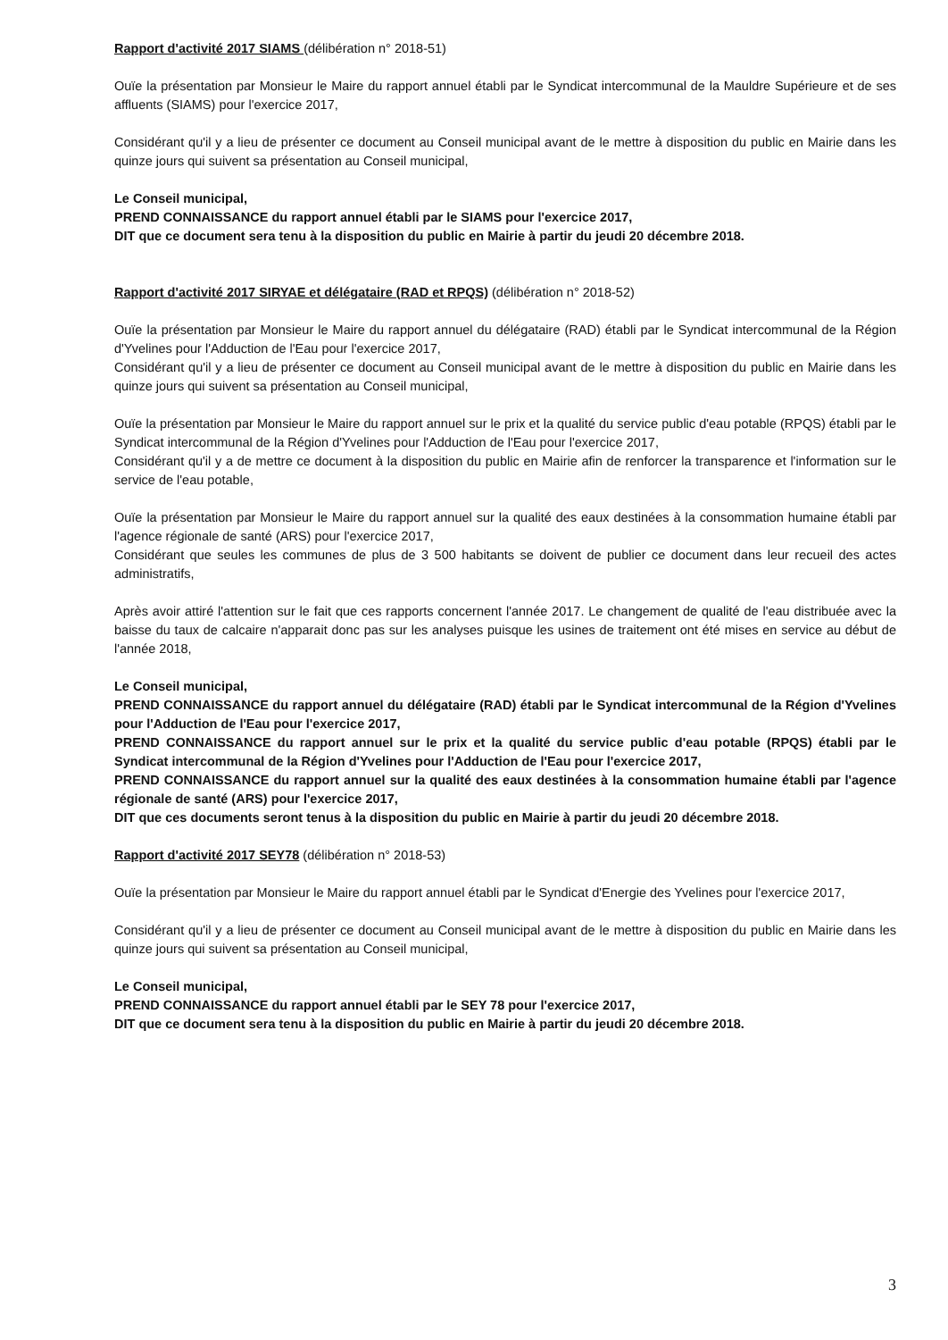Rapport d'activité 2017 SIAMS (délibération n° 2018-51)
Ouïe la présentation par Monsieur le Maire du rapport annuel établi par le Syndicat intercommunal de la Mauldre Supérieure et de ses affluents (SIAMS) pour l'exercice 2017,
Considérant qu'il y a lieu de présenter ce document au Conseil municipal avant de le mettre à disposition du public en Mairie dans les quinze jours qui suivent sa présentation au Conseil municipal,
Le Conseil municipal,
PREND CONNAISSANCE du rapport annuel établi par le SIAMS pour l'exercice 2017,
DIT que ce document sera tenu à la disposition du public en Mairie à partir du jeudi 20 décembre 2018.
Rapport d'activité 2017 SIRYAE et délégataire (RAD et RPQS) (délibération n° 2018-52)
Ouïe la présentation par Monsieur le Maire du rapport annuel du délégataire (RAD) établi par le Syndicat intercommunal de la Région d'Yvelines pour l'Adduction de l'Eau pour l'exercice 2017,
Considérant qu'il y a lieu de présenter ce document au Conseil municipal avant de le mettre à disposition du public en Mairie dans les quinze jours qui suivent sa présentation au Conseil municipal,
Ouïe la présentation par Monsieur le Maire du rapport annuel sur le prix et la qualité du service public d'eau potable (RPQS) établi par le Syndicat intercommunal de la Région d'Yvelines pour l'Adduction de l'Eau pour l'exercice 2017,
Considérant qu'il y a de mettre ce document à la disposition du public en Mairie afin de renforcer la transparence et l'information sur le service de l'eau potable,
Ouïe la présentation par Monsieur le Maire du rapport annuel sur la qualité des eaux destinées à la consommation humaine établi par l'agence régionale de santé (ARS) pour l'exercice 2017,
Considérant que seules les communes de plus de 3 500 habitants se doivent de publier ce document dans leur recueil des actes administratifs,
Après avoir attiré l'attention sur le fait que ces rapports concernent l'année 2017. Le changement de qualité de l'eau distribuée avec la baisse du taux de calcaire n'apparait donc pas sur les analyses puisque les usines de traitement ont été mises en service au début de l'année 2018,
Le Conseil municipal,
PREND CONNAISSANCE du rapport annuel du délégataire (RAD) établi par le Syndicat intercommunal de la Région d'Yvelines pour l'Adduction de l'Eau pour l'exercice 2017,
PREND CONNAISSANCE du rapport annuel sur le prix et la qualité du service public d'eau potable (RPQS) établi par le Syndicat intercommunal de la Région d'Yvelines pour l'Adduction de l'Eau pour l'exercice 2017,
PREND CONNAISSANCE du rapport annuel sur la qualité des eaux destinées à la consommation humaine établi par l'agence régionale de santé (ARS) pour l'exercice 2017,
DIT que ces documents seront tenus à la disposition du public en Mairie à partir du jeudi 20 décembre 2018.
Rapport d'activité 2017 SEY78 (délibération n° 2018-53)
Ouïe la présentation par Monsieur le Maire du rapport annuel établi par le Syndicat d'Energie des Yvelines pour l'exercice 2017,
Considérant qu'il y a lieu de présenter ce document au Conseil municipal avant de le mettre à disposition du public en Mairie dans les quinze jours qui suivent sa présentation au Conseil municipal,
Le Conseil municipal,
PREND CONNAISSANCE du rapport annuel établi par le SEY 78 pour l'exercice 2017,
DIT que ce document sera tenu à la disposition du public en Mairie à partir du jeudi 20 décembre 2018.
3